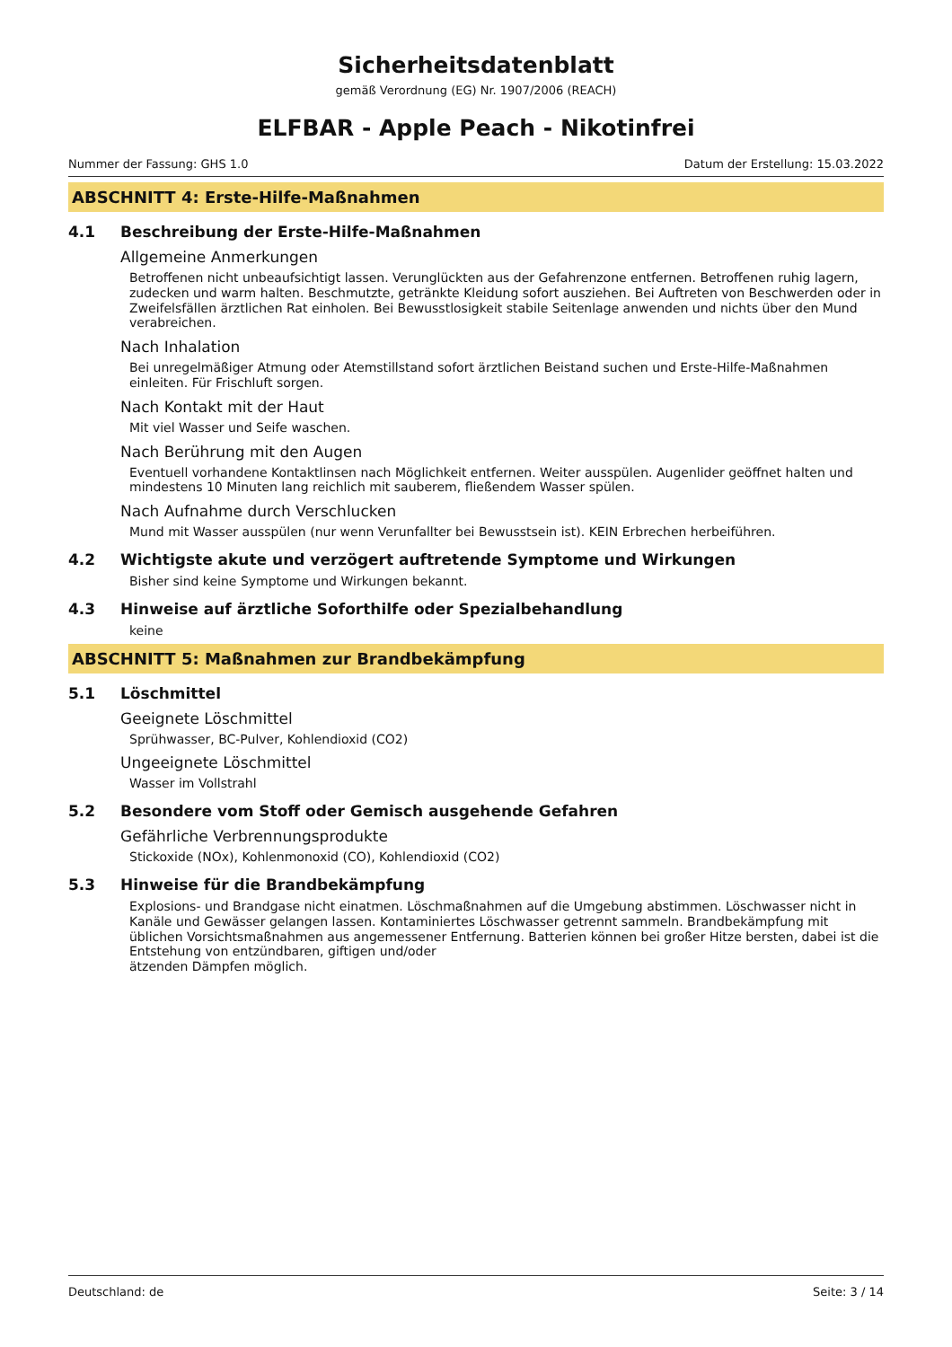Sicherheitsdatenblatt
gemäß Verordnung (EG) Nr. 1907/2006 (REACH)
ELFBAR - Apple Peach - Nikotinfrei
Nummer der Fassung: GHS 1.0 Datum der Erstellung: 15.03.2022
ABSCHNITT 4: Erste-Hilfe-Maßnahmen
4.1 Beschreibung der Erste-Hilfe-Maßnahmen
Allgemeine Anmerkungen
Betroffenen nicht unbeaufsichtigt lassen. Verunglückten aus der Gefahrenzone entfernen. Betroffenen ruhig lagern, zudecken und warm halten. Beschmutzte, getränkte Kleidung sofort ausziehen. Bei Auftreten von Beschwerden oder in Zweifelsfällen ärztlichen Rat einholen. Bei Bewusstlosigkeit stabile Seitenlage anwenden und nichts über den Mund verabreichen.
Nach Inhalation
Bei unregelmäßiger Atmung oder Atemstillstand sofort ärztlichen Beistand suchen und Erste-Hilfe-Maßnahmen einleiten. Für Frischluft sorgen.
Nach Kontakt mit der Haut
Mit viel Wasser und Seife waschen.
Nach Berührung mit den Augen
Eventuell vorhandene Kontaktlinsen nach Möglichkeit entfernen. Weiter ausspülen. Augenlider geöffnet halten und mindestens 10 Minuten lang reichlich mit sauberem, fließendem Wasser spülen.
Nach Aufnahme durch Verschlucken
Mund mit Wasser ausspülen (nur wenn Verunfallter bei Bewusstsein ist). KEIN Erbrechen herbeiführen.
4.2 Wichtigste akute und verzögert auftretende Symptome und Wirkungen
Bisher sind keine Symptome und Wirkungen bekannt.
4.3 Hinweise auf ärztliche Soforthilfe oder Spezialbehandlung
keine
ABSCHNITT 5: Maßnahmen zur Brandbekämpfung
5.1 Löschmittel
Geeignete Löschmittel
Sprühwasser, BC-Pulver, Kohlendioxid (CO2)
Ungeeignete Löschmittel
Wasser im Vollstrahl
5.2 Besondere vom Stoff oder Gemisch ausgehende Gefahren
Gefährliche Verbrennungsprodukte
Stickoxide (NOx), Kohlenmonoxid (CO), Kohlendioxid (CO2)
5.3 Hinweise für die Brandbekämpfung
Explosions- und Brandgase nicht einatmen. Löschmaßnahmen auf die Umgebung abstimmen. Löschwasser nicht in Kanäle und Gewässer gelangen lassen. Kontaminiertes Löschwasser getrennt sammeln. Brandbekämpfung mit üblichen Vorsichtsmaßnahmen aus angemessener Entfernung. Batterien können bei großer Hitze bersten, dabei ist die Entstehung von entzündbaren, giftigen und/oder
ätzenden Dämpfen möglich.
Deutschland: de Seite: 3 / 14